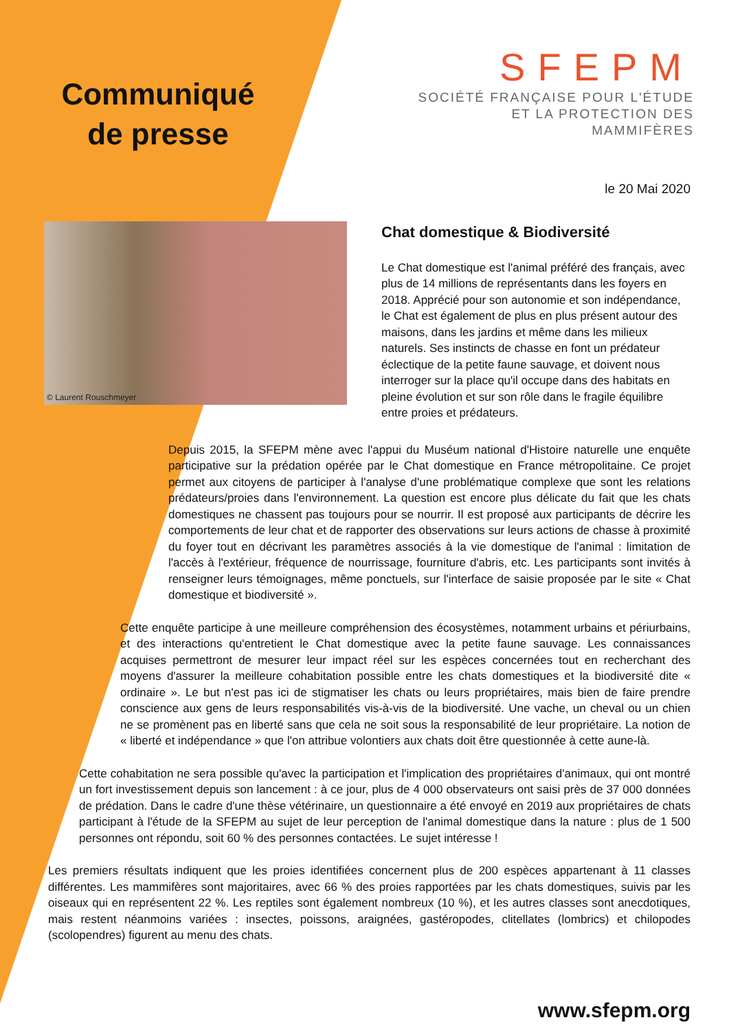Communiqué
de presse
SFEPM
SOCIÉTÉ FRANÇAISE POUR L'ÉTUDE
ET LA PROTECTION DES MAMMIFÈRES
le 20 Mai 2020
© Laurent Rouschmeyer
Chat domestique & Biodiversité
Le Chat domestique est l'animal préféré des français, avec plus de 14 millions de représentants dans les foyers en 2018. Apprécié pour son autonomie et son indépendance, le Chat est également de plus en plus présent autour des maisons, dans les jardins et même dans les milieux naturels. Ses instincts de chasse en font un prédateur éclectique de la petite faune sauvage, et doivent nous interroger sur la place qu'il occupe dans des habitats en pleine évolution et sur son rôle dans le fragile équilibre entre proies et prédateurs.
Depuis 2015, la SFEPM mène avec l'appui du Muséum national d'Histoire naturelle une enquête participative sur la prédation opérée par le Chat domestique en France métropolitaine. Ce projet permet aux citoyens de participer à l'analyse d'une problématique complexe que sont les relations prédateurs/proies dans l'environnement. La question est encore plus délicate du fait que les chats domestiques ne chassent pas toujours pour se nourrir. Il est proposé aux participants de décrire les comportements de leur chat et de rapporter des observations sur leurs actions de chasse à proximité du foyer tout en décrivant les paramètres associés à la vie domestique de l'animal : limitation de l'accès à l'extérieur, fréquence de nourrissage, fourniture d'abris, etc. Les participants sont invités à renseigner leurs témoignages, même ponctuels, sur l'interface de saisie proposée par le site « Chat domestique et biodiversité ».
Cette enquête participe à une meilleure compréhension des écosystèmes, notamment urbains et périurbains, et des interactions qu'entretient le Chat domestique avec la petite faune sauvage. Les connaissances acquises permettront de mesurer leur impact réel sur les espèces concernées tout en recherchant des moyens d'assurer la meilleure cohabitation possible entre les chats domestiques et la biodiversité dite « ordinaire ». Le but n'est pas ici de stigmatiser les chats ou leurs propriétaires, mais bien de faire prendre conscience aux gens de leurs responsabilités vis-à-vis de la biodiversité. Une vache, un cheval ou un chien ne se promènent pas en liberté sans que cela ne soit sous la responsabilité de leur propriétaire. La notion de « liberté et indépendance » que l'on attribue volontiers aux chats doit être questionnée à cette aune-là.
Cette cohabitation ne sera possible qu'avec la participation et l'implication des propriétaires d'animaux, qui ont montré un fort investissement depuis son lancement : à ce jour, plus de 4 000 observateurs ont saisi près de 37 000 données de prédation. Dans le cadre d'une thèse vétérinaire, un questionnaire a été envoyé en 2019 aux propriétaires de chats participant à l'étude de la SFEPM au sujet de leur perception de l'animal domestique dans la nature : plus de 1 500 personnes ont répondu, soit 60 % des personnes contactées. Le sujet intéresse !
Les premiers résultats indiquent que les proies identifiées concernent plus de 200 espèces appartenant à 11 classes différentes. Les mammifères sont majoritaires, avec 66 % des proies rapportées par les chats domestiques, suivis par les oiseaux qui en représentent 22 %. Les reptiles sont également nombreux (10 %), et les autres classes sont anecdotiques, mais restent néanmoins variées : insectes, poissons, araignées, gastéropodes, clitellates (lombrics) et chilopodes (scolopendres) figurent au menu des chats.
www.sfepm.org